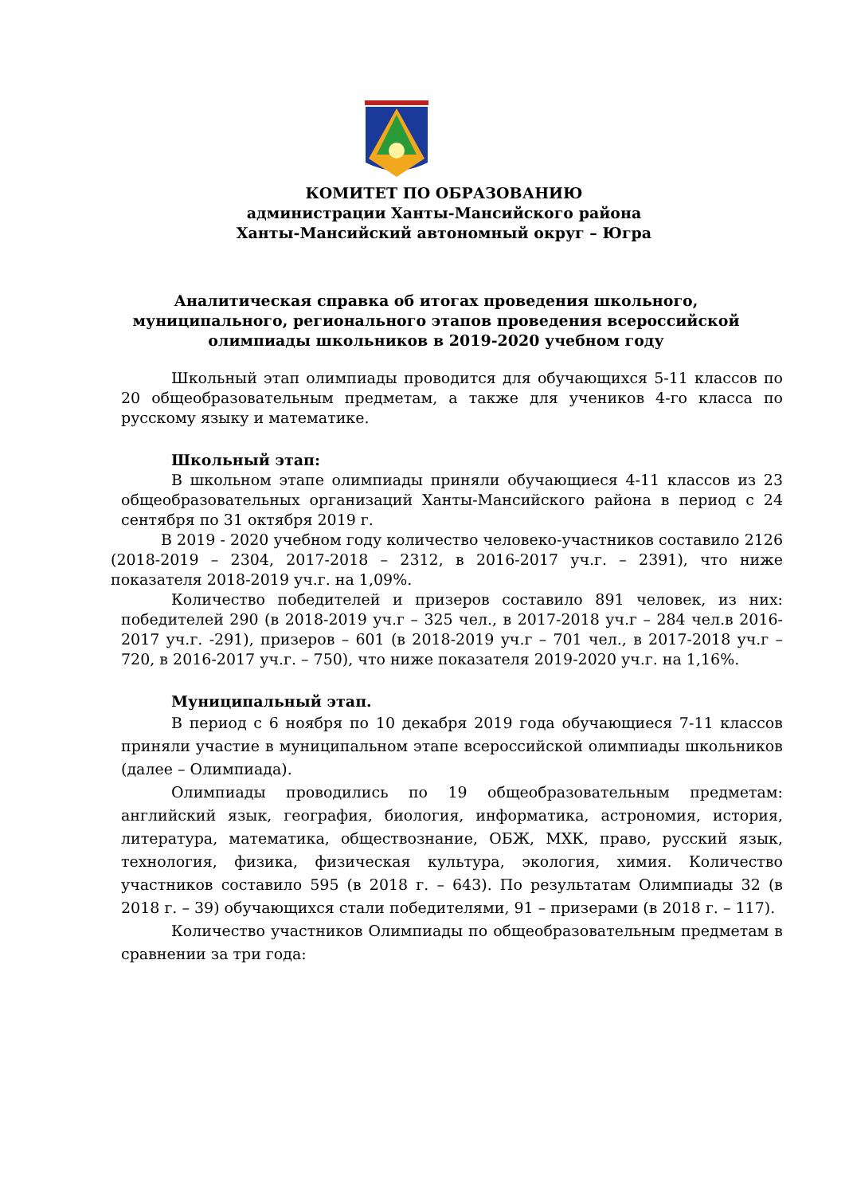КОМИТЕТ ПО ОБРАЗОВАНИЮ
администрации Ханты-Мансийского района
Ханты-Мансийский автономный округ – Югра
Аналитическая справка об итогах проведения школьного,
муниципального, регионального этапов проведения всероссийской
олимпиады школьников в 2019-2020 учебном году
Школьный этап олимпиады проводится для обучающихся 5-11 классов по 20 общеобразовательным предметам, а также для учеников 4-го класса по русскому языку и математике.
Школьный этап:
В школьном этапе олимпиады приняли обучающиеся 4-11 классов из 23 общеобразовательных организаций Ханты-Мансийского района в период с 24 сентября по 31 октября 2019 г.
В 2019 - 2020 учебном году количество человеко-участников составило 2126 (2018-2019 – 2304, 2017-2018 – 2312, в 2016-2017 уч.г. – 2391), что ниже показателя 2018-2019 уч.г. на 1,09%.
Количество победителей и призеров составило 891 человек, из них: победителей 290 (в 2018-2019 уч.г – 325 чел., в 2017-2018 уч.г – 284 чел.в 2016-2017 уч.г. -291), призеров – 601 (в 2018-2019 уч.г – 701 чел., в 2017-2018 уч.г – 720, в 2016-2017 уч.г. – 750), что ниже показателя 2019-2020 уч.г. на 1,16%.
Муниципальный этап.
В период с 6 ноября по 10 декабря 2019 года обучающиеся 7-11 классов приняли участие в муниципальном этапе всероссийской олимпиады школьников (далее – Олимпиада).
Олимпиады проводились по 19 общеобразовательным предметам: английский язык, география, биология, информатика, астрономия, история, литература, математика, обществознание, ОБЖ, МХК, право, русский язык, технология, физика, физическая культура, экология, химия. Количество участников составило 595 (в 2018 г. – 643). По результатам Олимпиады 32 (в 2018 г. – 39) обучающихся стали победителями, 91 – призерами (в 2018 г. – 117).
Количество участников Олимпиады по общеобразовательным предметам в сравнении за три года: